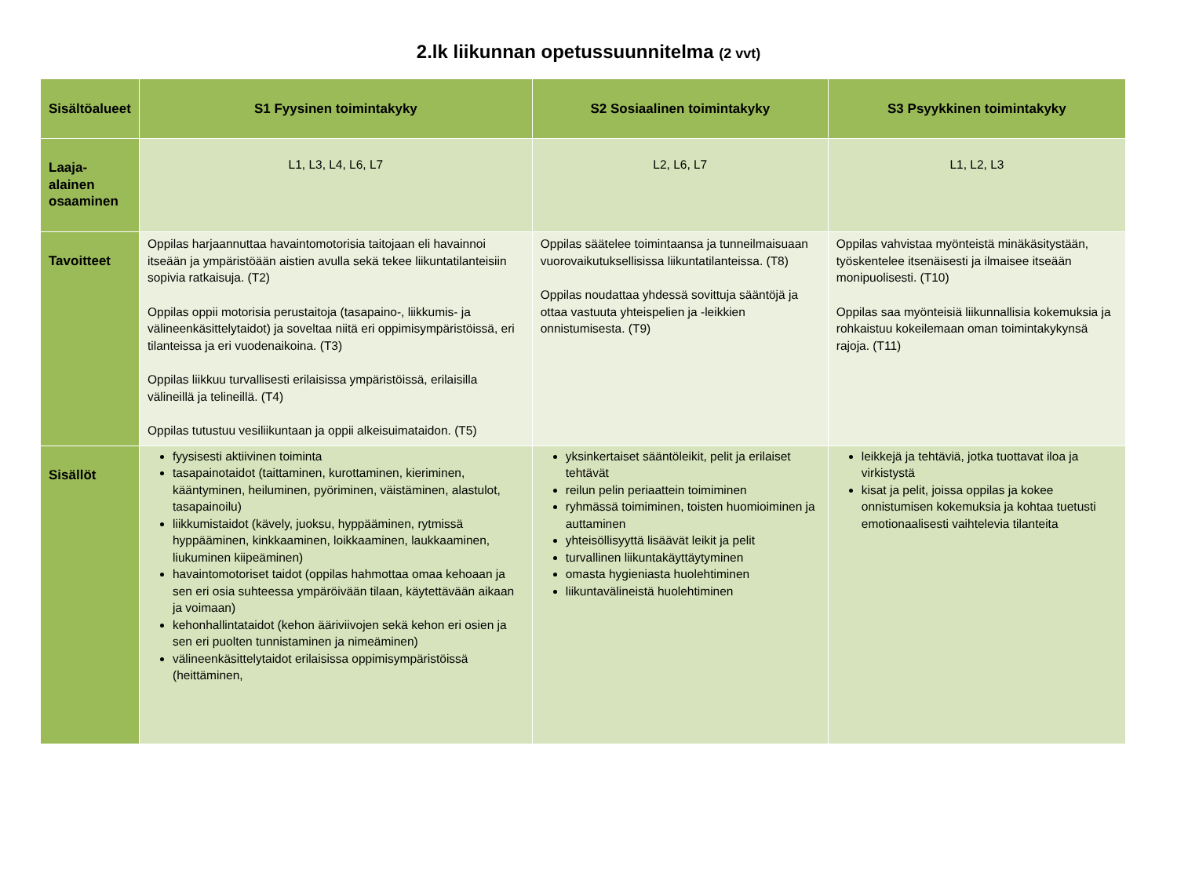2.lk liikunnan opetussuunnitelma (2 vvt)
| Sisältöalueet | S1 Fyysinen toimintakyky | S2 Sosiaalinen toimintakyky | S3 Psyykkinen toimintakyky |
| --- | --- | --- | --- |
| Laaja- alainen osaaminen | L1, L3, L4, L6, L7 | L2, L6, L7 | L1, L2, L3 |
| Tavoitteet | Oppilas harjaannuttaa havaintomotorisia taitojaan eli havainnoi itseään ja ympäristöään aistien avulla sekä tekee liikuntatilanteisiin sopivia ratkaisuja. (T2) Oppilas oppii motorisia perustaitoja (tasapaino-, liikkumis- ja välineenkäsittelytaidot) ja soveltaa niitä eri oppimisympäristöissä, eri tilanteissa ja eri vuodenaikoina. (T3) Oppilas liikkuu turvallisesti erilaisissa ympäristöissä, erilaisilla välineillä ja telineillä. (T4) Oppilas tutustuu vesiliikuntaan ja oppii alkeisuimataidon. (T5) | Oppilas säätelee toimintaansa ja tunneilmaisuaan vuorovaikutuksellisissa liikuntatilanteissa. (T8) Oppilas noudattaa yhdessä sovittuja sääntöjä ja ottaa vastuuta yhteispelien ja -leikkien onnistumisesta. (T9) | Oppilas vahvistaa myönteistä minäkäsitystään, työskentelee itsenäisesti ja ilmaisee itseään monipuolisesti. (T10) Oppilas saa myönteisiä liikunnallisia kokemuksia ja rohkaistuu kokeilemaan oman toimintakykynsä rajoja. (T11) |
| Sisällöt | fyysisesti aktiivinen toiminta tasapainotaidot (taittaminen, kurottaminen, kieriminen, kääntyminen, heiluminen, pyöriminen, väistäminen, alastulot, tasapainoilu) liikkumistaidot (kävely, juoksu, hyppääminen, rytmissä hyppääminen, kinkkaaminen, loikkaaminen, laukkaaminen, liukuminen kiipeäminen) havaintomotoriset taidot (oppilas hahmottaa omaa kehoaan ja sen eri osia suhteessa ympäröivään tilaan, käytettävään aikaan ja voimaan) kehonhallintataidot (kehon ääriviivojen sekä kehon eri osien ja sen eri puolten tunnistaminen ja nimeäminen) välineenkäsittelytaidot erilaisissa oppimisympäristöissä (heittäminen, | yksinkertaiset sääntöleikit, pelit ja erilaiset tehtävät reilun pelin periaattein toimiminen ryhmässä toimiminen, toisten huomioiminen ja auttaminen yhteisöllisyyttä lisäävät leikit ja pelit turvallinen liikuntakäyttäytyminen omasta hygieniasta huolehtiminen liikuntavälineistä huolehtiminen | leikkejä ja tehtäviä, jotka tuottavat iloa ja virkistystä kisat ja pelit, joissa oppilas ja kokee onnistumisen kokemuksia ja kohtaa tuetusti emotionaalisesti vaihtelevia tilanteita |